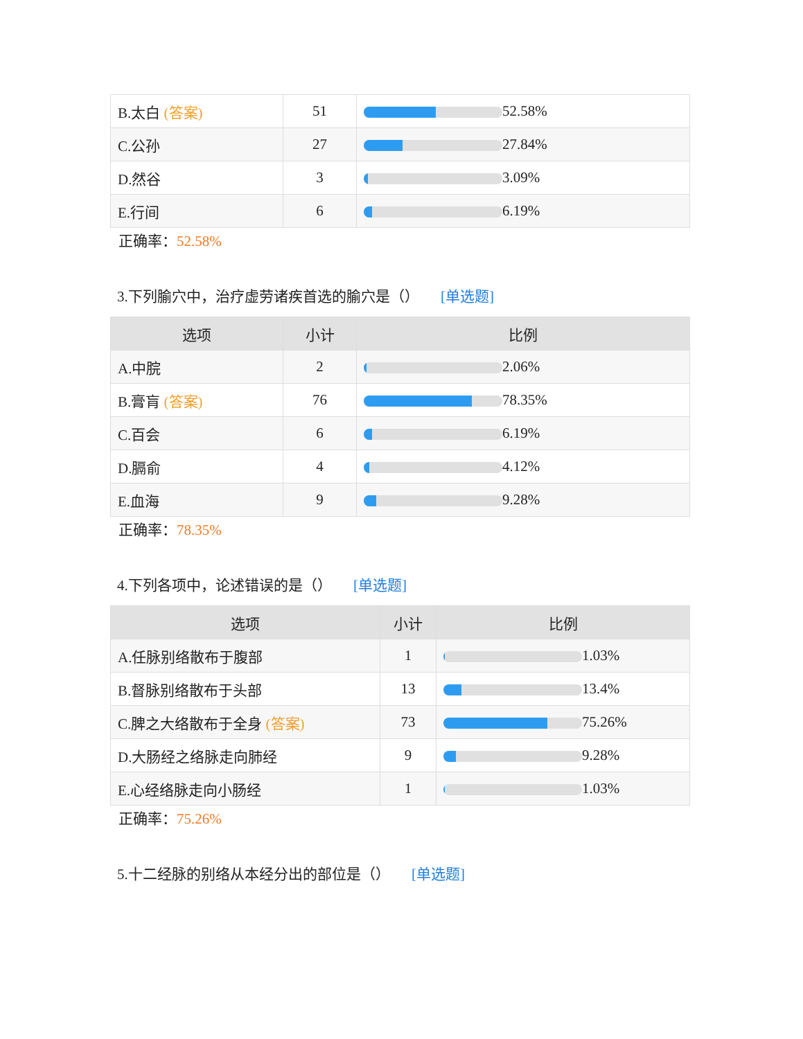| B.太白 (答案) | 51 | 52.58% |
| C.公孙 | 27 | 27.84% |
| D.然谷 | 3 | 3.09% |
| E.行间 | 6 | 6.19% |
正确率：52.58%
3.下列腧穴中，治疗虚劳诸疾首选的腧穴是（） [单选题]
| 选项 | 小计 | 比例 |
| --- | --- | --- |
| A.中脘 | 2 | 2.06% |
| B.膏肓 (答案) | 76 | 78.35% |
| C.百会 | 6 | 6.19% |
| D.膈俞 | 4 | 4.12% |
| E.血海 | 9 | 9.28% |
正确率：78.35%
4.下列各项中，论述错误的是（） [单选题]
| 选项 | 小计 | 比例 |
| --- | --- | --- |
| A.任脉别络散布于腹部 | 1 | 1.03% |
| B.督脉别络散布于头部 | 13 | 13.4% |
| C.脾之大络散布于全身 (答案) | 73 | 75.26% |
| D.大肠经之络脉走向肺经 | 9 | 9.28% |
| E.心经络脉走向小肠经 | 1 | 1.03% |
正确率：75.26%
5.十二经脉的别络从本经分出的部位是（） [单选题]